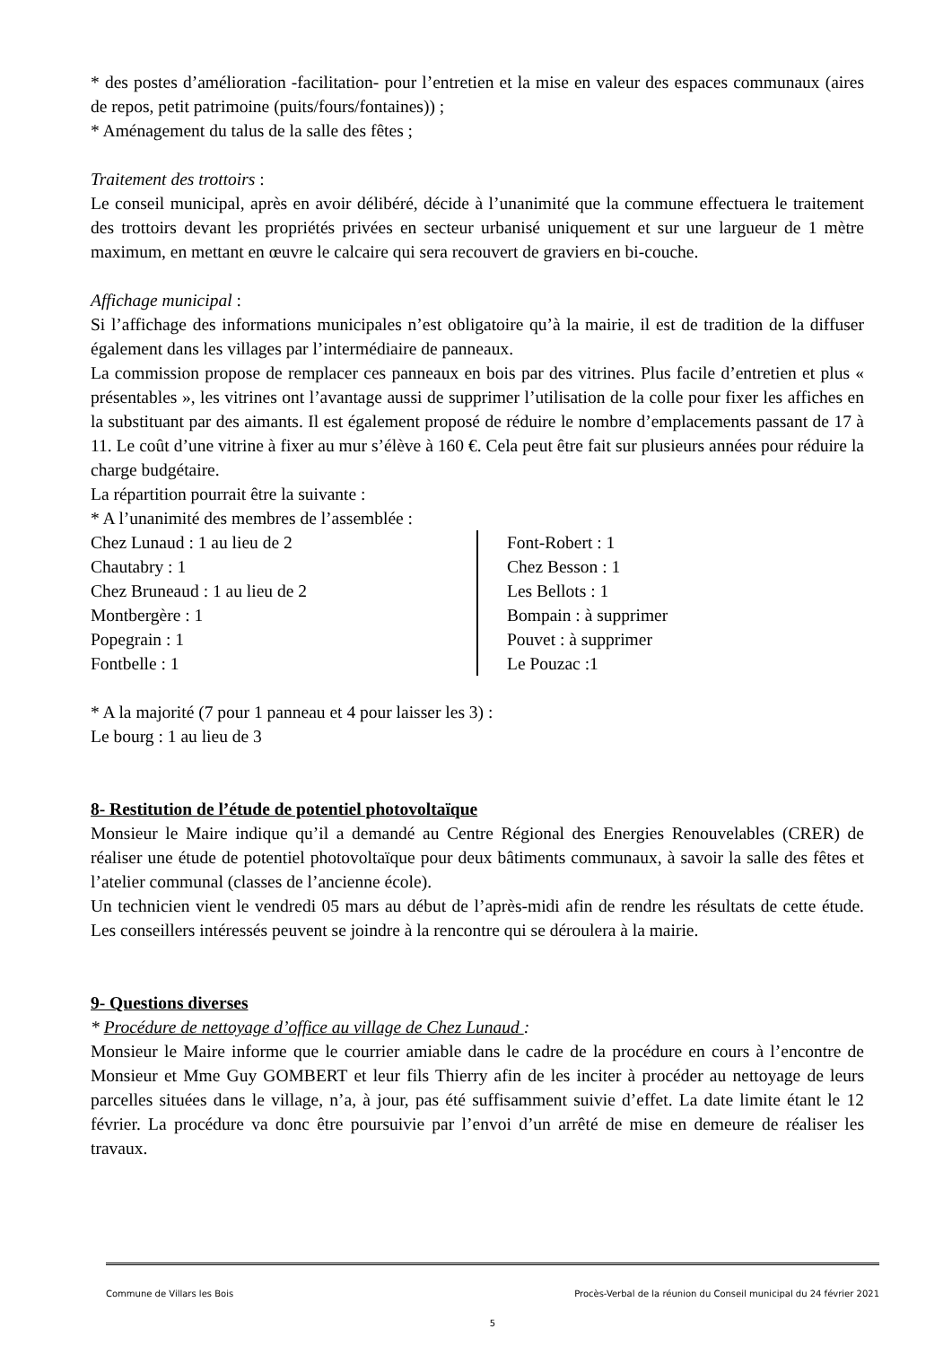* des postes d’amélioration -facilitation- pour l’entretien et la mise en valeur des espaces communaux (aires de repos, petit patrimoine (puits/fours/fontaines)) ;
* Aménagement du talus de la salle des fêtes ;
Traitement des trottoirs :
Le conseil municipal, après en avoir délibéré, décide à l’unanimité que la commune effectuera le traitement des trottoirs devant les propriétés privées en secteur urbanisé uniquement et sur une largueur de 1 mètre maximum, en mettant en œuvre le calcaire qui sera recouvert de graviers en bi-couche.
Affichage municipal :
Si l’affichage des informations municipales n’est obligatoire qu’à la mairie, il est de tradition de la diffuser également dans les villages par l’intermédiaire de panneaux.
La commission propose de remplacer ces panneaux en bois par des vitrines. Plus facile d’entretien et plus « présentables », les vitrines ont l’avantage aussi de supprimer l’utilisation de la colle pour fixer les affiches en la substituant par des aimants. Il est également proposé de réduire le nombre d’emplacements passant de 17 à 11. Le coût d’une vitrine à fixer au mur s’élève à 160 €. Cela peut être fait sur plusieurs années pour réduire la charge budgétaire.
La répartition pourrait être la suivante :
* A l’unanimité des membres de l’assemblée :
| Chez Lunaud : 1 au lieu de 2 | Font-Robert : 1 |
| Chautabry : 1 | Chez Besson : 1 |
| Chez Bruneaud : 1 au lieu de 2 | Les Bellots : 1 |
| Montbergère : 1 | Bompain : à supprimer |
| Popegrain : 1 | Pouvet : à supprimer |
| Fontbelle : 1 | Le Pouzac :1 |
* A la majorité (7 pour 1 panneau et 4 pour laisser les 3) :
Le bourg : 1 au lieu de 3
8- Restitution de l’étude de potentiel photovoltaïque
Monsieur le Maire indique qu’il a demandé au Centre Régional des Energies Renouvelables (CRER) de réaliser une étude de potentiel photovoltaïque pour deux bâtiments communaux, à savoir la salle des fêtes et l’atelier communal (classes de l’ancienne école).
Un technicien vient le vendredi 05 mars au début de l’après-midi afin de rendre les résultats de cette étude. Les conseillers intéressés peuvent se joindre à la rencontre qui se déroulera à la mairie.
9- Questions diverses
* Procédure de nettoyage d’office au village de Chez Lunaud :
Monsieur le Maire informe que le courrier amiable dans le cadre de la procédure en cours à l’encontre de Monsieur et Mme Guy GOMBERT et leur fils Thierry afin de les inciter à procéder au nettoyage de leurs parcelles situées dans le village, n’a, à jour, pas été suffisamment suivie d’effet. La date limite étant le 12 février. La procédure va donc être poursuivie par l’envoi d’un arrêté de mise en demeure de réaliser les travaux.
Commune de Villars les Bois Procès-Verbal de la réunion du Conseil municipal du 24 février 2021
5